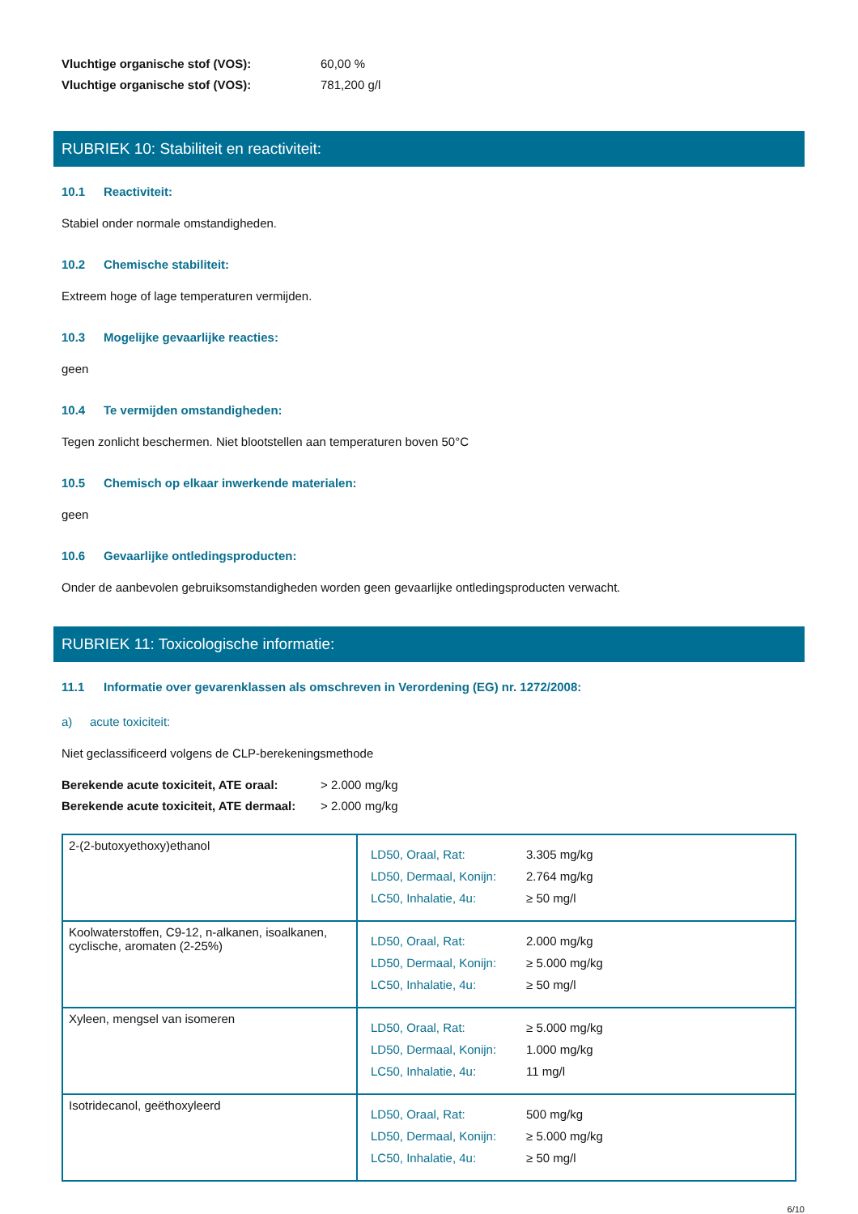Vluchtige organische stof (VOS): 60,00 %
Vluchtige organische stof (VOS): 781,200 g/l
RUBRIEK 10: Stabiliteit en reactiviteit:
10.1 Reactiviteit:
Stabiel onder normale omstandigheden.
10.2 Chemische stabiliteit:
Extreem hoge of lage temperaturen vermijden.
10.3 Mogelijke gevaarlijke reacties:
geen
10.4 Te vermijden omstandigheden:
Tegen zonlicht beschermen. Niet blootstellen aan temperaturen boven 50°C
10.5 Chemisch op elkaar inwerkende materialen:
geen
10.6 Gevaarlijke ontledingsproducten:
Onder de aanbevolen gebruiksomstandigheden worden geen gevaarlijke ontledingsproducten verwacht.
RUBRIEK 11: Toxicologische informatie:
11.1 Informatie over gevarenklassen als omschreven in Verordening (EG) nr. 1272/2008:
a) acute toxiciteit:
Niet geclassificeerd volgens de CLP-berekeningsmethode
Berekende acute toxiciteit, ATE oraal: > 2.000 mg/kg
Berekende acute toxiciteit, ATE dermaal: > 2.000 mg/kg
| 2-(2-butoxyethoxy)ethanol | LD50, Oraal, Rat: LD50, Dermaal, Konijn: LC50, Inhalatie, 4u: 3.305 mg/kg 2.764 mg/kg ≥ 50 mg/l |
| Koolwaterstoffen, C9-12, n-alkanen, isoalkanen, cyclische, aromaten (2-25%) | LD50, Oraal, Rat: LD50, Dermaal, Konijn: LC50, Inhalatie, 4u: 2.000 mg/kg ≥ 5.000 mg/kg ≥ 50 mg/l |
| Xyleen, mengsel van isomeren | LD50, Oraal, Rat: LD50, Dermaal, Konijn: LC50, Inhalatie, 4u: ≥ 5.000 mg/kg 1.000 mg/kg 11 mg/l |
| Isotridecanol, geëthoxyleerd | LD50, Oraal, Rat: LD50, Dermaal, Konijn: LC50, Inhalatie, 4u: 500 mg/kg ≥ 5.000 mg/kg ≥ 50 mg/l |
6/10